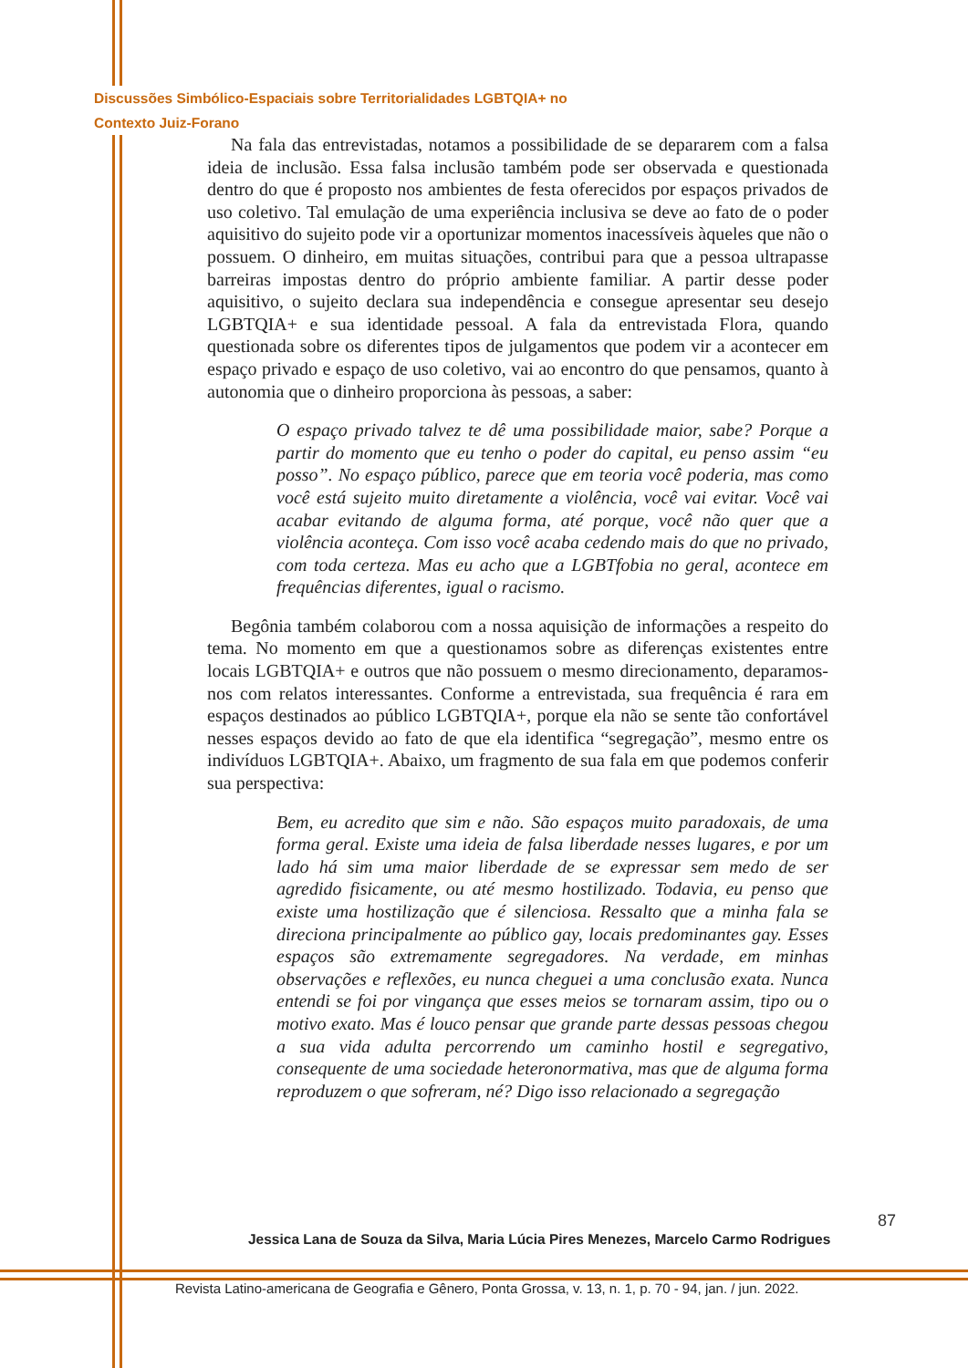Discussões Simbólico-Espaciais sobre Territorialidades LGBTQIA+ no
Contexto Juiz-Forano
Na fala das entrevistadas, notamos a possibilidade de se depararem com a falsa ideia de inclusão. Essa falsa inclusão também pode ser observada e questionada dentro do que é proposto nos ambientes de festa oferecidos por espaços privados de uso coletivo. Tal emulação de uma experiência inclusiva se deve ao fato de o poder aquisitivo do sujeito pode vir a oportunizar momentos inacessíveis àqueles que não o possuem. O dinheiro, em muitas situações, contribui para que a pessoa ultrapasse barreiras impostas dentro do próprio ambiente familiar. A partir desse poder aquisitivo, o sujeito declara sua independência e consegue apresentar seu desejo LGBTQIA+ e sua identidade pessoal. A fala da entrevistada Flora, quando questionada sobre os diferentes tipos de julgamentos que podem vir a acontecer em espaço privado e espaço de uso coletivo, vai ao encontro do que pensamos, quanto à autonomia que o dinheiro proporciona às pessoas, a saber:
O espaço privado talvez te dê uma possibilidade maior, sabe? Porque a partir do momento que eu tenho o poder do capital, eu penso assim “eu posso”. No espaço público, parece que em teoria você poderia, mas como você está sujeito muito diretamente a violência, você vai evitar. Você vai acabar evitando de alguma forma, até porque, você não quer que a violência aconteça. Com isso você acaba cedendo mais do que no privado, com toda certeza. Mas eu acho que a LGBTfobia no geral, acontece em frequências diferentes, igual o racismo.
Begônia também colaborou com a nossa aquisição de informações a respeito do tema. No momento em que a questionamos sobre as diferenças existentes entre locais LGBTQIA+ e outros que não possuem o mesmo direcionamento, deparamos-nos com relatos interessantes. Conforme a entrevistada, sua frequência é rara em espaços destinados ao público LGBTQIA+, porque ela não se sente tão confortável nesses espaços devido ao fato de que ela identifica “segregação”, mesmo entre os indivíduos LGBTQIA+. Abaixo, um fragmento de sua fala em que podemos conferir sua perspectiva:
Bem, eu acredito que sim e não. São espaços muito paradoxais, de uma forma geral. Existe uma ideia de falsa liberdade nesses lugares, e por um lado há sim uma maior liberdade de se expressar sem medo de ser agredido fisicamente, ou até mesmo hostilizado. Todavia, eu penso que existe uma hostilização que é silenciosa. Ressalto que a minha fala se direciona principalmente ao público gay, locais predominantes gay. Esses espaços são extremamente segregadores. Na verdade, em minhas observações e reflexões, eu nunca cheguei a uma conclusão exata. Nunca entendi se foi por vingança que esses meios se tornaram assim, tipo ou o motivo exato. Mas é louco pensar que grande parte dessas pessoas chegou a sua vida adulta percorrendo um caminho hostil e segregativo, consequente de uma sociedade heteronormativa, mas que de alguma forma reproduzem o que sofreram, né? Digo isso relacionado a segregação
87
Jessica Lana de Souza da Silva, Maria Lúcia Pires Menezes, Marcelo Carmo Rodrigues
Revista Latino-americana de Geografia e Gênero, Ponta Grossa, v. 13, n. 1, p. 70 - 94, jan. / jun. 2022.